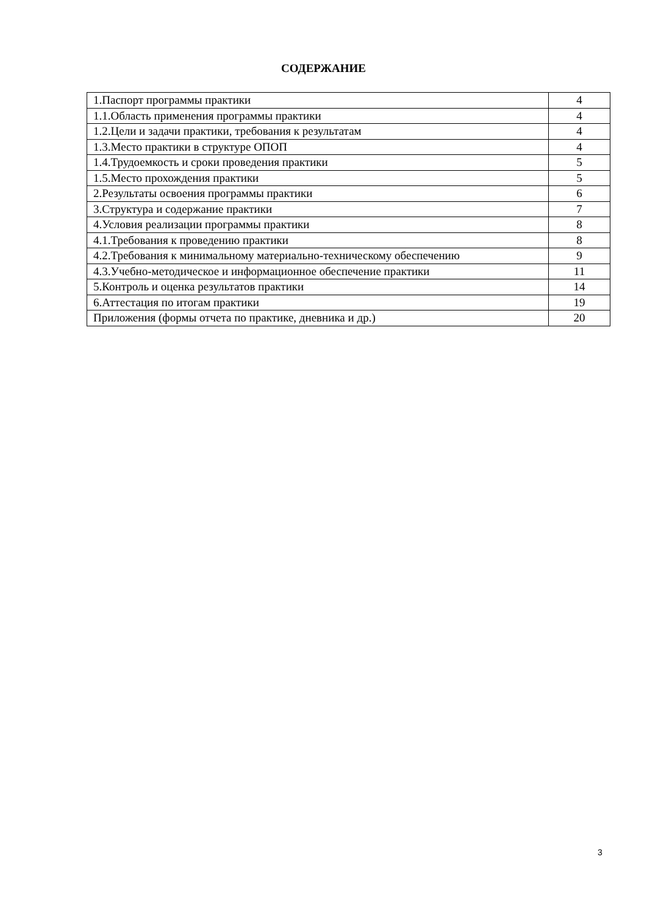СОДЕРЖАНИЕ
| 1.Паспорт программы практики | 4 |
| 1.1.Область применения программы практики | 4 |
| 1.2.Цели и задачи практики, требования к результатам | 4 |
| 1.3.Место практики в структуре ОПОП | 4 |
| 1.4.Трудоемкость и сроки проведения практики | 5 |
| 1.5.Место прохождения практики | 5 |
| 2.Результаты освоения программы практики | 6 |
| 3.Структура и содержание практики | 7 |
| 4.Условия реализации программы практики | 8 |
| 4.1.Требования к проведению практики | 8 |
| 4.2.Требования к минимальному материально-техническому обеспечению | 9 |
| 4.3.Учебно-методическое и информационное обеспечение практики | 11 |
| 5.Контроль и оценка результатов практики | 14 |
| 6.Аттестация по итогам практики | 19 |
| Приложения (формы отчета по практике, дневника и др.) | 20 |
3